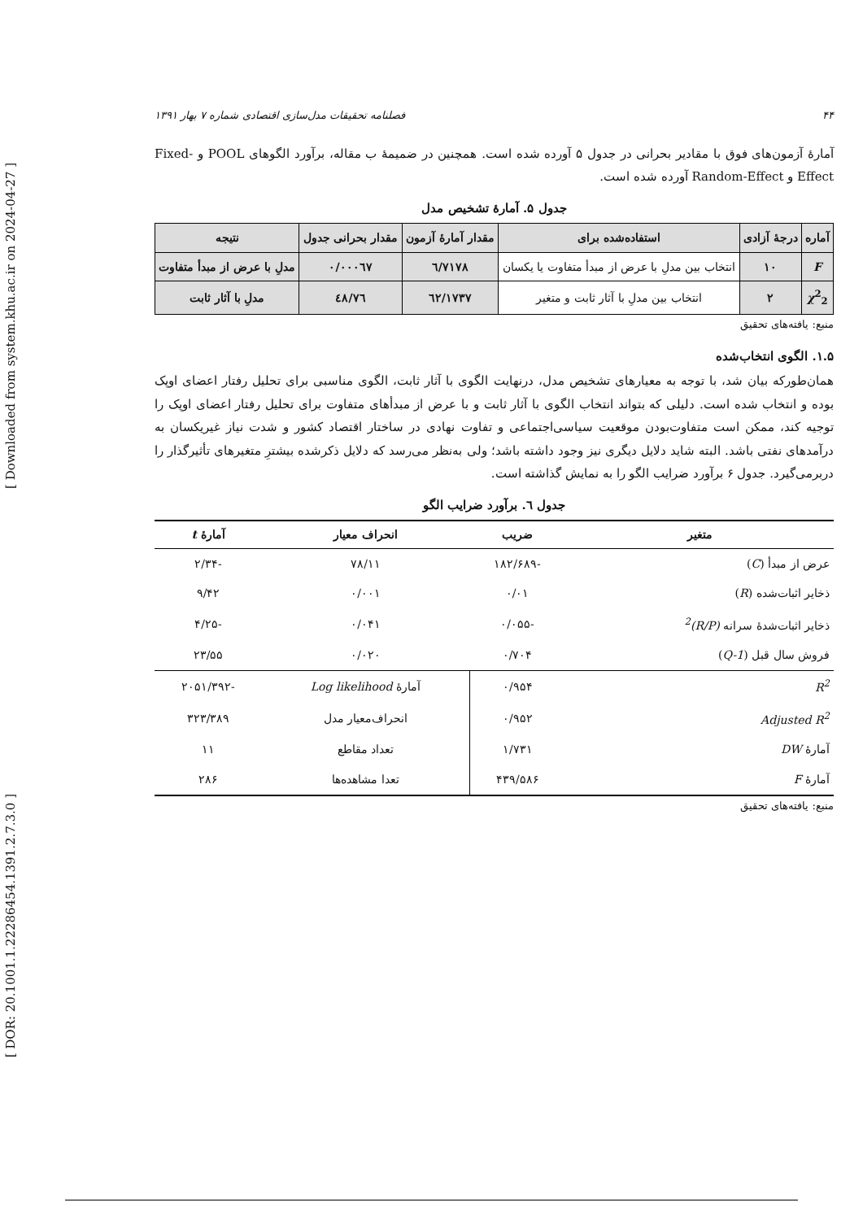[ Downloaded from system.khu.ac.ir on 2024-04-27 ]
[ DOR: 20.1001.1.22286454.1391.2.7.3.0 ]
۴۴ فصلنامه تحقیقات مدل‌سازی اقتصادی شماره ۷ بهار ۱۳۹۱
آمارهٔ آزمون‌های فوق با مقادیر بحرانی در جدول ۵ آورده شده است. همچنین در ضمیمهٔ ب مقاله، برآورد الگوهای POOL و Fixed-Effect و Random-Effect آورده شده است.
جدول ۵. آمارهٔ تشخیص مدل
| آماره | درجهٔ آزادی | استفاده‌شده برای | مقدار آمارهٔ آزمون | مقدار بحرانی جدول | نتیجه |
| --- | --- | --- | --- | --- | --- |
| F | ۱۰ | انتخاب بین مدلِ با عرض از مبدأ متفاوت یا یکسان | ٦/٧١٧٨ | ۰/۰۰۰٦٧ | مدلِ با عرض از مبدأ متفاوت |
| χ<sup>2</sup><sub>2</sub> | ۲ | انتخاب بین مدلِ با آثار ثابت و متغیر | ٦٢/١٧٣٧ | ٤٨/٧٦ | مدلِ با آثار ثابت |
منبع: یافته‌های تحقیق
۱.۵. الگوی انتخاب‌شده
همان‌طورکه بیان شد، با توجه به معیارهای تشخیص مدل، درنهایت الگوی با آثار ثابت، الگوی مناسبی برای تحلیل رفتار اعضای اوپک بوده و انتخاب شده است. دلیلی که بتواند انتخاب الگوی با آثار ثابت و با عرض از مبدأهای متفاوت برای تحلیل رفتار اعضای اوپک را توجیه کند، ممکن است متفاوت‌بودن موقعیت سیاسی‌اجتماعی و تفاوت نهادی در ساختار اقتصاد کشور و شدت نیاز غیریکسان به درآمدهای نفتی باشد. البته شاید دلایل دیگری نیز وجود داشته باشد؛ ولی به‌نظر می‌رسد که دلایل ذکرشده بیشترِ متغیرهای تأثیرگذار را دربرمی‌گیرد. جدول ۶ برآورد ضرایب الگو را به نمایش گذاشته است.
جدول ٦. برآورد ضرایب الگو
| متغیر | ضریب | انحراف معیار | آمارهٔ t |
| --- | --- | --- | --- |
| عرض از مبدأ ( C ) | -۱۸۲/۶۸۹ | ۷۸/۱۱ | -۲/۳۴ |
| ذخایر اثبات‌شده ( R ) | ۰/۰۱ | ۰/۰۰۱ | ۹/۴۲ |
| ذخایر اثبات‌شدهٔ سرانه (R/P)<sup>2</sup> | -۰/۰۵۵ | ۰/۰۴۱ | -۴/۲۵ |
| فروش سال قبل ( Q-1 ) | ۰/۷۰۴ | ۰/۰۲۰ | ۲۳/۵۵ |
| R<sup>2</sup> | ۰/۹۵۴ | آمارهٔ Log likelihood | -۲۰۵۱/۳۹۲ |
| Adjusted R<sup>2</sup> | ۰/۹۵۲ | انحراف‌معیار مدل | ۳۲۳/۳۸۹ |
| آمارهٔ DW | ۱/۷۳۱ | تعداد مقاطع | ۱۱ |
| آمارهٔ F | ۴۳۹/۵۸۶ | تعدا مشاهده‌ها | ۲۸۶ |
منبع: یافته‌های تحقیق